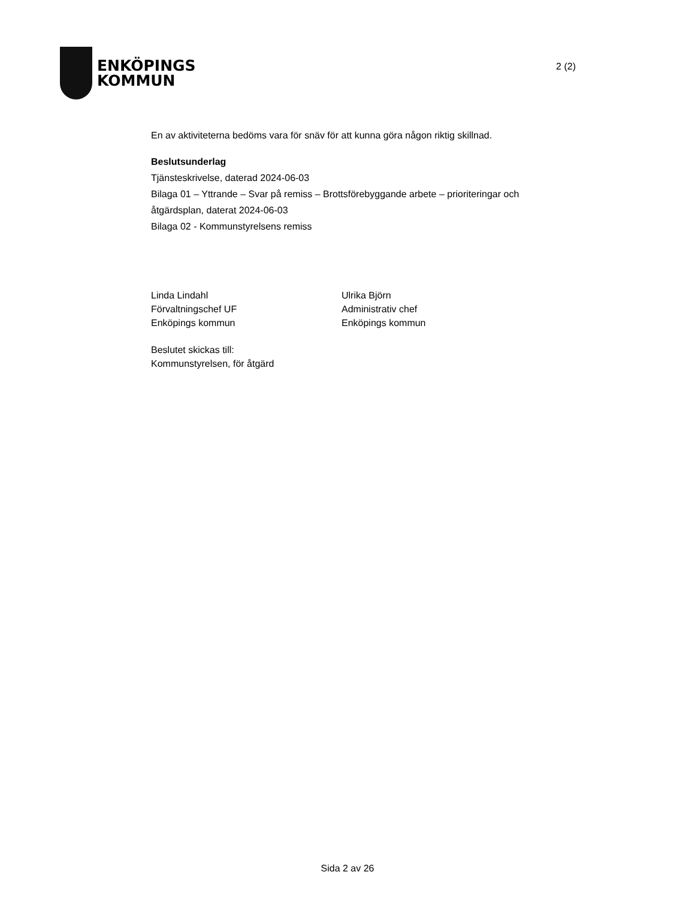ENKÖPINGS
KOMMUN
2 (2)
En av aktiviteterna bedöms vara för snäv för att kunna göra någon riktig skillnad.
Beslutsunderlag
Tjänsteskrivelse, daterad 2024-06-03
Bilaga 01 – Yttrande – Svar på remiss – Brottsförebyggande arbete – prioriteringar och åtgärdsplan, daterat 2024-06-03
Bilaga 02 - Kommunstyrelsens remiss
Linda Lindahl
Förvaltningschef UF
Enköpings kommun
Ulrika Björn
Administrativ chef
Enköpings kommun
Beslutet skickas till:
Kommunstyrelsen, för åtgärd
Sida 2 av 26